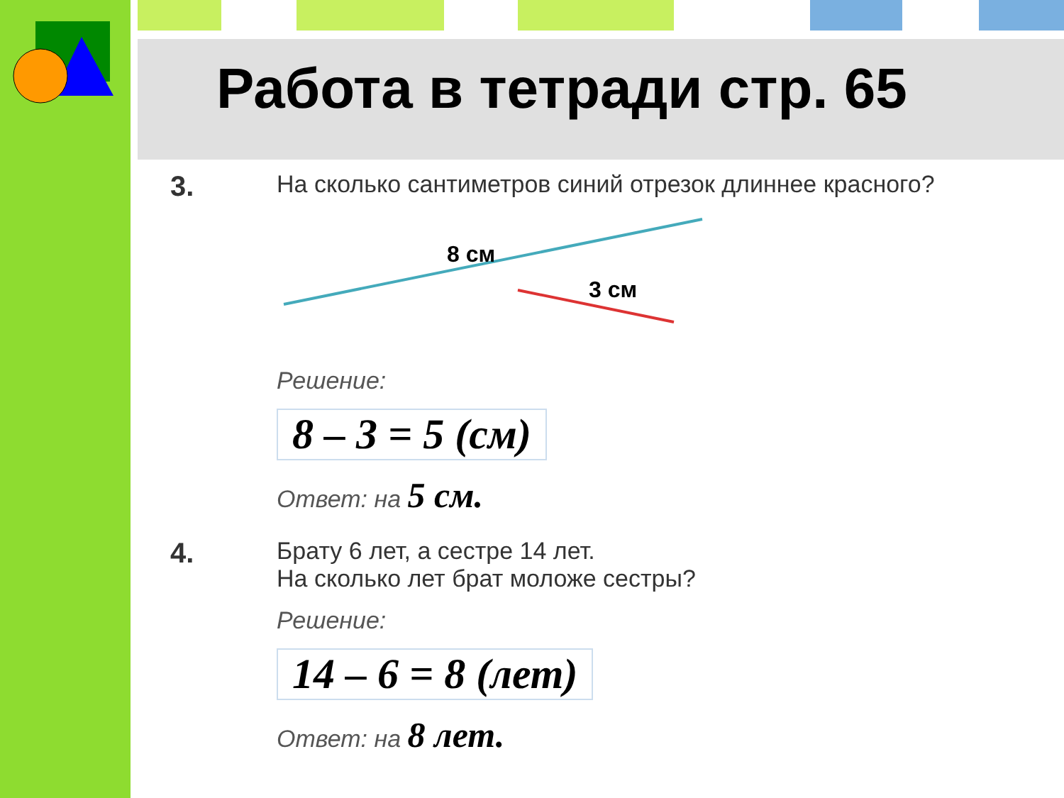Работа в тетради стр. 65
3.
На сколько сантиметров синий отрезок длиннее красного?
8 см
3 см
Решение:
8 – 3 = 5 (см)
Ответ: на 5 см.
4.
Брату 6 лет, а сестре 14 лет.
На сколько лет брат моложе сестры?
Решение:
14 – 6 = 8 (лет)
Ответ: на 8 лет.